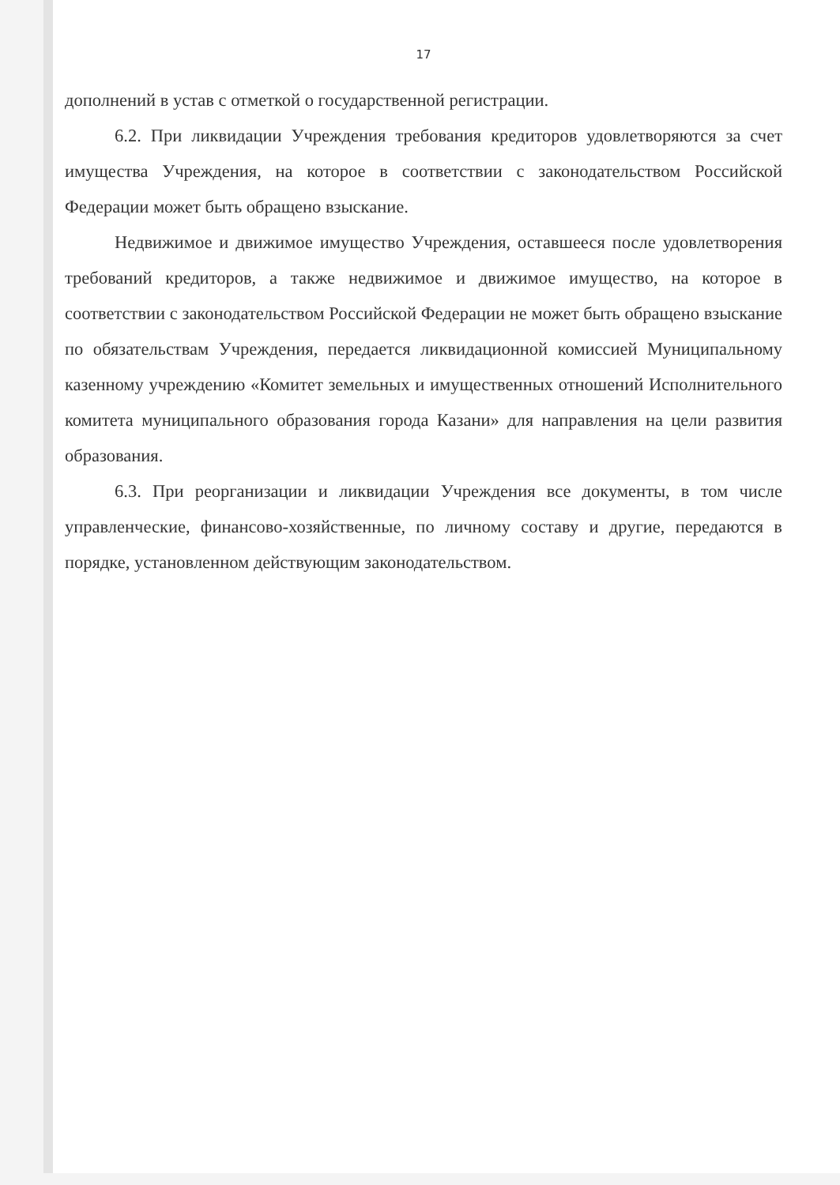17
дополнений в устав с отметкой о государственной регистрации.
6.2. При ликвидации Учреждения требования кредиторов удовлетворяются за счет имущества Учреждения, на которое в соответствии с законодательством Российской Федерации может быть обращено взыскание.
Недвижимое и движимое имущество Учреждения, оставшееся после удовлетворения требований кредиторов, а также недвижимое и движимое имущество, на которое в соответствии с законодательством Российской Федерации не может быть обращено взыскание по обязательствам Учреждения, передается ликвидационной комиссией Муниципальному казенному учреждению «Комитет земельных и имущественных отношений Исполнительного комитета муниципального образования города Казани» для направления на цели развития образования.
6.3. При реорганизации и ликвидации Учреждения все документы, в том числе управленческие, финансово-хозяйственные, по личному составу и другие, передаются в порядке, установленном действующим законодательством.